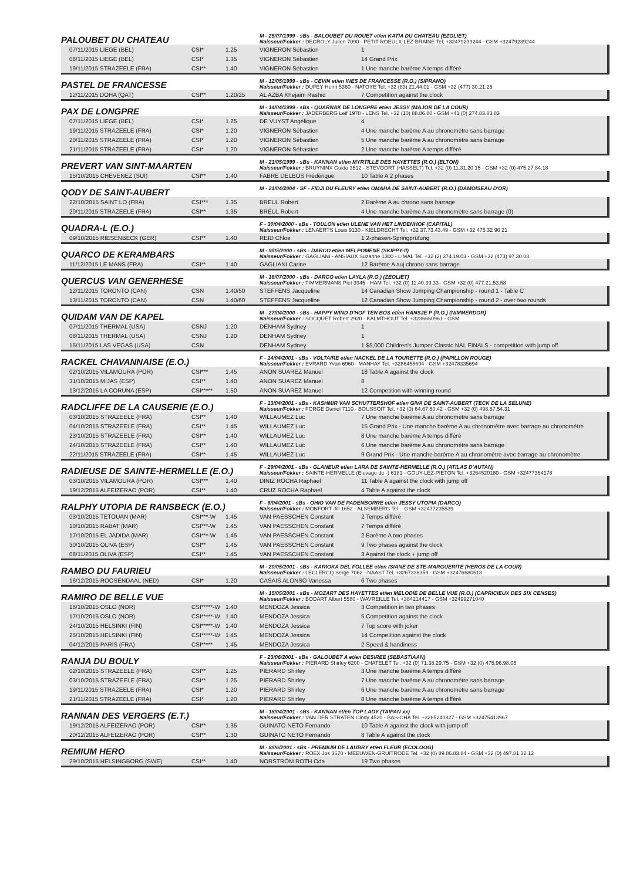PALOUBET DU CHATEAU
M - 25/07/1999 - sBs - BALOUBET DU ROUET et/en KATIA DU CHATEAU (EZOLIET)
Naisseur/Fokker : DECROLY Julien 7090 - PETIT-ROEULX-LEZ-BRAINE Tel. +32479239244 - GSM +32479239244
| 07/11/2015 LIEGE (BEL) | CSI* | 1.25 | VIGNERON Sébastien | 1 |
| 08/11/2015 LIEGE (BEL) | CSI* | 1.35 | VIGNERON Sébastien | 14 Grand Prix |
| 19/11/2015 STRAZEELE (FRA) | CSI** | 1.40 | VIGNERON Sébastien | 1 Une manche barème A temps différé |
PASTEL DE FRANCESSE
M - 12/05/1999 - sBs - CEVIN et/en INES DE FRANCESSE (R.O.) (SIPRANO)
Naisseur/Fokker : DUFEY Henri 5360 - NATOYE Tel. +32 (83) 21.44.01 - GSM +32 (477) 30.21.25
| 12/11/2015 DOHA (QAT) | CSI** | 1.20/25 | AL AZBA Khejaim Rashid | 7 Competition against the clock |
PAX DE LONGPRE
M - 14/04/1999 - sBs - QUARNAK DE LONGPRE et/en JESSY (MAJOR DE LA COUR)
Naisseur/Fokker : JADERBERG Leif 1978 - LENS Tel. +32 (10) 88.86.80 - GSM +41 (0) 274.83.83.83
| 07/11/2015 LIEGE (BEL) | CSI* | 1.25 | DE VUYST Angélique | 4 |
| 19/11/2015 STRAZEELE (FRA) | CSI* | 1.20 | VIGNERON Sébastien | 4 Une manche barème A au chronomètre sans barrage |
| 20/11/2015 STRAZEELE (FRA) | CSI* | 1.20 | VIGNERON Sébastien | 5 Une manche barème A au chronomètre sans barrage |
| 21/11/2015 STRAZEELE (FRA) | CSI* | 1.20 | VIGNERON Sébastien | 2 Une manche barème A temps différé |
PREVERT VAN SINT-MAARTEN
M - 21/05/1999 - sBs - KANNAN et/en MYRTILLE DES HAYETTES (R.O.) (ELTON)
Naisseur/Fokker : BRUYNINX Guido 3512 - STEVOORT (HASSELT) Tel. +32 (0) 11.31.20.15 - GSM +32 (0) 475.27.84.18
| 15/10/2015 CHEVENEZ (SUI) | CSI** | 1.40 | FABRE DELBOS Frédérique | 10 Table A 2 phases |
QODY DE SAINT-AUBERT
M - 21/04/2004 - SF - FIDJI DU FLEURY et/en OMAHA DE SAINT-AUBERT (R.O.) (DAMOISEAU D'OR)
| 22/10/2015 SAINT LO (FRA) | CSI*** | 1.35 | BREUL Robert | 2 Barème A au chrono sans barrage |
| 20/11/2015 STRAZEELE (FRA) | CSI** | 1.35 | BREUL Robert | 4 Une manche barème A au chronomètre sans barrage (0) |
QUADRA-L (E.O.)
F - 30/04/2000 - sBs - TOULON et/en ULENE VAN HET LINDENHOF (CAPITAL)
Naisseur/Fokker : LENAERTS Louis 9130 - KIELDRECHT Tel. +32 37.73.43.49 - GSM +32 475 32 90 21
| 09/10/2015 RIESENBECK (GER) | CSI** | 1.40 | REID Chloe | 1 2-phasen-Springprüfung |
QUARCO DE KERAMBARS
M - 9/05/2000 - sBs - DARCO et/en MELPOMENE (SKIPPY-II)
Naisseur/Fokker : GAGLIANI - ANSIAUX Suzanne 1300 - LIMAL Tel. +32 (2) 374.19.03 - GSM +32 (473) 97.30.08
| 11/12/2015 LE MANS (FRA) | CSI** | 1.40 | GAGLIANI Carine | 12 Barème A auj chrono sans barrage |
QUERCUS VAN GENERHESE
M - 18/07/2000 - sBs - DARCO et/en LAYLA (R.O.) (ZEOLIET)
Naisseur/Fokker : TIMMERMANS Piet 3945 - HAM Tel. +32 (0) 11.40.39.33 - GSM +32 (0) 477.21.53.58
| 12/11/2015 TORONTO (CAN) | CSN | 1.40/50 | STEFFENS Jacqueline | 14 Canadian Show Jumping Championship - round 1 - Table C |
| 13/11/2015 TORONTO (CAN) | CSN | 1.40/60 | STEFFENS Jacqueline | 12 Canadian Show Jumping Championship - round 2 - over two rounds |
QUIDAM VAN DE KAPEL
M - 27/04/2000 - sBs - HAPPY WIND D'HOF TEN BOS et/en HANSJE P (R.O.) (NIMMERDOR)
Naisseur/Fokker : SOCQUET Robert 2920 - KALMTHOUT Tel. +3236660961 - GSM
| 07/11/2015 THERMAL (USA) | CSNJ | 1.20 | DENHAM Sydney | 1 |
| 08/11/2015 THERMAL (USA) | CSNJ | 1.20 | DENHAM Sydney | 1 |
| 15/11/2015 LAS VEGAS (USA) | CSN | | DENHAM Sydney | 1 $5,000 Children's Jumper Classic NAL FINALS - competition with jump off |
RACKEL CHAVANNAISE (E.O.)
F - 14/04/2001 - sBs - VOLTAIRE et/en NACKEL DE LA TOURETTE (R.O.) (PAPILLON ROUGE)
Naisseur/Fokker : EVRARD Yvan 6960 - MANHAY Tel. +3286455694 - GSM +32478335694
| 02/10/2015 VILAMOURA (POR) | CSI*** | 1.45 | ANON SUAREZ Manuel | 18 Table A against the clock |
| 31/10/2015 MIJAS (ESP) | CSI** | 1.40 | ANON SUAREZ Manuel | 8 |
| 13/12/2015 LA CORUNA (ESP) | CSI***** | 1.50 | ANON SUAREZ Manuel | 12 Competition with winning round |
RADCLIFFE DE LA CAUSERIE (E.O.)
F - 13/04/2001 - sBs - KASHMIR VAN SCHUTTERSHOF et/en GIVA DE SAINT-AUBERT (TECK DE LA SELUNE)
Naisseur/Fokker : FORGE Daniel 7110 - BOUSSOIT Tel. +32 (0) 64.67.50.42 - GSM +32 (0) 498.87.54.31
| 03/10/2015 STRAZEELE (FRA) | CSI** | 1.40 | WILLAUMEZ Luc | 7 Une manche barème A au chronomètre sans barrage |
| 04/10/2015 STRAZEELE (FRA) | CSI** | 1.45 | WILLAUMEZ Luc | 15 Grand Prix - Une manche barème A au chronomètre avec barrage au chronomètre |
| 23/10/2015 STRAZEELE (FRA) | CSI** | 1.40 | WILLAUMEZ Luc | 8 Une manche barème A temps différé |
| 24/10/2015 STRAZEELE (FRA) | CSI** | 1.40 | WILLAUMEZ Luc | 6 Une manche barème A au chronomètre sans barrage |
| 22/11/2015 STRAZEELE (FRA) | CSI** | 1.45 | WILLAUMEZ Luc | 9 Grand Prix - Une manche barème A au chronomètre avec barrage au chronomètre |
RADIEUSE DE SAINTE-HERMELLE (E.O.)
F - 29/04/2001 - sBs - GLANEUR et/en LARA DE SAINTE-HERMELLE (R.O.) (ATILAS D'AUTAN)
Naisseur/Fokker : SAINTE-HERMELLE (Elevage de -) 6181 - GOUY-LEZ-PIETON Tel. +3264520180 - GSM +32477364178
| 03/10/2015 VILAMOURA (POR) | CSI*** | 1.40 | DINIZ ROCHA Raphael | 11 Table A against the clock with jump off |
| 19/12/2015 ALFEIZERAO (POR) | CSI** | 1.40 | CRUZ ROCHA Raphael | 4 Table A against the clock |
RALPHY UTOPIA DE RANSBECK (E.O.)
F - 6/04/2001 - sBs - OHIO VAN DE PADENBORRE et/en JESSY UTOPIA (DARCO)
Naisseur/Fokker : MONFORT Jill 1652 - ALSEMBERG Tel. - GSM +32477235539
| 03/10/2015 TETOUAN (MAR) | CSI***-W | 1.45 | VAN PAESSCHEN Constant | 2 Temps différé |
| 10/10/2015 RABAT (MAR) | CSI***-W | 1.45 | VAN PAESSCHEN Constant | 7 Temps différé |
| 17/10/2015 EL JADIDA (MAR) | CSI***-W | 1.45 | VAN PAESSCHEN Constant | 2 Barème A two phases |
| 30/10/2015 OLIVA (ESP) | CSI** | 1.45 | VAN PAESSCHEN Constant | 9 Two phases against the clock |
| 08/11/2015 OLIVA (ESP) | CSI** | 1.45 | VAN PAESSCHEN Constant | 3 Against the clock + jump off |
RAMBO DU FAURIEU
M - 20/05/2001 - sBs - KARIOKA DEL FOLLEE et/en ISIANE DE STE-MARGUERITE (HEROS DE LA COUR)
Naisseur/Fokker : LECLERCQ Serge 7062 - NAAST Tel. +3267336359 - GSM +32476680518
| 16/12/2015 ROOSENDAAL (NED) | CSI* | 1.20 | CASAIS ALONSO Vanessa | 6 Two phases |
RAMIRO DE BELLE VUE
M - 15/05/2001 - sBs - MOZART DES HAYETTES et/en MELODIE DE BELLE VUE (R.O.) (CAPRICIEUX DES SIX CENSES)
Naisseur/Fokker : BODART Albert 5580 - WAVREILLE Tel. +384214417 - GSM +32499271040
| 16/10/2015 OSLO (NOR) | CSI*****-W | 1.40 | MENDOZA Jessica | 3 Competition in two phases |
| 17/10/2015 OSLO (NOR) | CSI*****-W | 1.40 | MENDOZA Jessica | 5 Competition against the clock |
| 24/10/2015 HELSINKI (FIN) | CSI*****-W | 1.40 | MENDOZA Jessica | 7 Top score with joker |
| 25/10/2015 HELSINKI (FIN) | CSI*****-W | 1.45 | MENDOZA Jessica | 14 Competition against the clock |
| 04/12/2015 PARIS (FRA) | CSI***** | 1.45 | MENDOZA Jessica | 2 Speed & handiness |
RANJA DU BOULY
F - 23/06/2001 - sBs - GALOUBET A et/en DESIREE (SEBASTIAAN)
Naisseur/Fokker : PIERARD Shirley 6200 - CHATELET Tel. +32 (0) 71.38.29.75 - GSM +32 (0) 475.96.98.05
| 02/10/2015 STRAZEELE (FRA) | CSI** | 1.25 | PIERARD Shirley | 3 Une manche barème A temps différé |
| 03/10/2015 STRAZEELE (FRA) | CSI** | 1.25 | PIERARD Shirley | 7 Une manche barème A au chronomètre sans barrage |
| 19/11/2015 STRAZEELE (FRA) | CSI* | 1.20 | PIERARD Shirley | 6 Une manche barème A au chronomètre sans barrage |
| 21/11/2015 STRAZEELE (FRA) | CSI* | 1.20 | PIERARD Shirley | 8 Une manche barème A temps différé |
RANNAN DES VERGERS (E.T.)
M - 18/04/2001 - sBs - KANNAN et/en TOP LADY (TAIPAN xx)
Naisseur/Fokker : VAN DER STRATEN Cindy 4520 - BAS-OHA Tel. +3285240827 - GSM +32475413967
| 19/12/2015 ALFEIZERAO (POR) | CSI** | 1.35 | GUINATO NETO Fernando | 10 Table A against the clock with jump off |
| 20/12/2015 ALFEIZERAO (POR) | CSI** | 1.30 | GUINATO NETO Fernando | 8 Table A against the clock |
REMIUM HERO
M - 8/06/2001 - sBs - PREMIUM DE LAUBRY et/en FLEUR (ECOLOOG)
Naisseur/Fokker : ROEX Jos 3670 - MEEUWEN-GRUITRODE Tel. +32 (0) 89.86.83.84 - GSM +32 (0) 497.81.32.12
| 29/10/2015 HELSINGBORG (SWE) | CSI** | 1.40 | NORSTRÖM ROTH Oda | 19 Two phases |